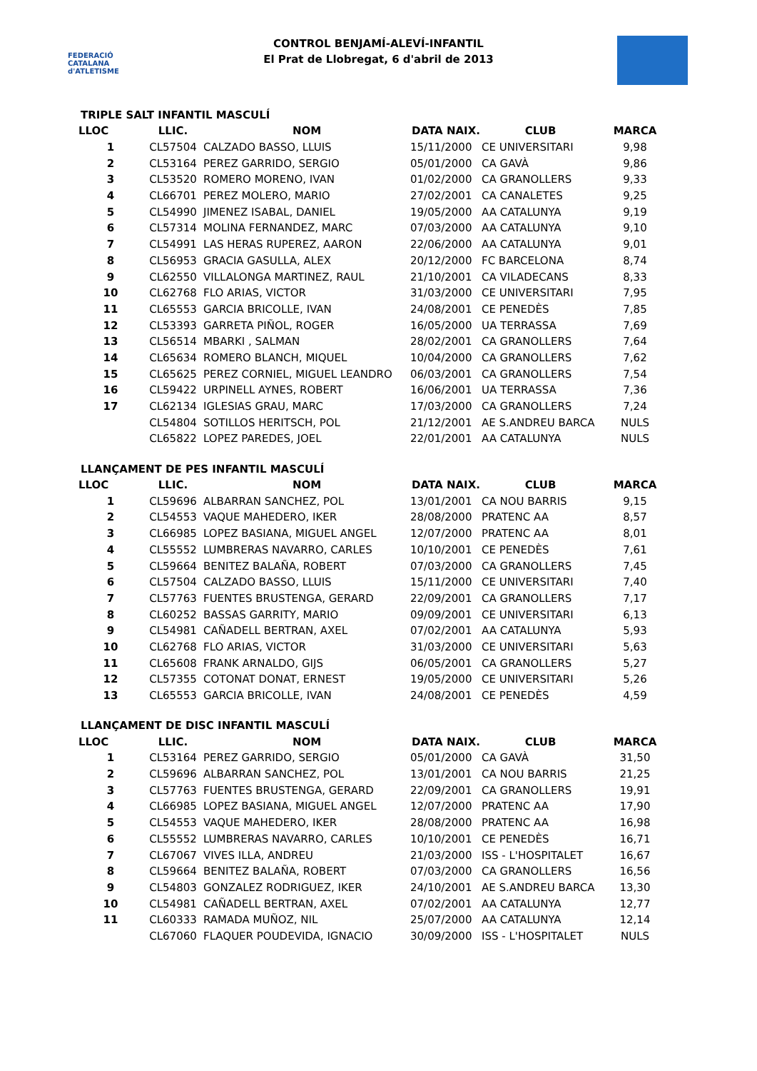FEDERACIÓ CATALANA d'ATLETISME
CONTROL BENJAMÍ-ALEVÍ-INFANTIL
El Prat de Llobregat, 6 d'abril de 2013
TRIPLE SALT INFANTIL MASCULÍ
| LLOC | LLIC. | NOM | DATA NAIX. | CLUB | MARCA |
| --- | --- | --- | --- | --- | --- |
| 1 | CL57504 | CALZADO BASSO, LLUIS | 15/11/2000 | CE UNIVERSITARI | 9,98 |
| 2 | CL53164 | PEREZ GARRIDO, SERGIO | 05/01/2000 | CA GAVÀ | 9,86 |
| 3 | CL53520 | ROMERO MORENO, IVAN | 01/02/2000 | CA GRANOLLERS | 9,33 |
| 4 | CL66701 | PEREZ MOLERO, MARIO | 27/02/2001 | CA CANALETES | 9,25 |
| 5 | CL54990 | JIMENEZ ISABAL, DANIEL | 19/05/2000 | AA CATALUNYA | 9,19 |
| 6 | CL57314 | MOLINA FERNANDEZ, MARC | 07/03/2000 | AA CATALUNYA | 9,10 |
| 7 | CL54991 | LAS HERAS RUPEREZ, AARON | 22/06/2000 | AA CATALUNYA | 9,01 |
| 8 | CL56953 | GRACIA GASULLA, ALEX | 20/12/2000 | FC BARCELONA | 8,74 |
| 9 | CL62550 | VILLALONGA MARTINEZ, RAUL | 21/10/2001 | CA VILADECANS | 8,33 |
| 10 | CL62768 | FLO ARIAS, VICTOR | 31/03/2000 | CE UNIVERSITARI | 7,95 |
| 11 | CL65553 | GARCIA BRICOLLE, IVAN | 24/08/2001 | CE PENEDÈS | 7,85 |
| 12 | CL53393 | GARRETA PIÑOL, ROGER | 16/05/2000 | UA TERRASSA | 7,69 |
| 13 | CL56514 | MBARKI , SALMAN | 28/02/2001 | CA GRANOLLERS | 7,64 |
| 14 | CL65634 | ROMERO BLANCH, MIQUEL | 10/04/2000 | CA GRANOLLERS | 7,62 |
| 15 | CL65625 | PEREZ CORNIEL, MIGUEL LEANDRO | 06/03/2001 | CA GRANOLLERS | 7,54 |
| 16 | CL59422 | URPINELL AYNES, ROBERT | 16/06/2001 | UA TERRASSA | 7,36 |
| 17 | CL62134 | IGLESIAS GRAU, MARC | 17/03/2000 | CA GRANOLLERS | 7,24 |
| | CL54804 | SOTILLOS HERITSCH, POL | 21/12/2001 | AE S.ANDREU BARCA | NULS |
| | CL65822 | LOPEZ PAREDES, JOEL | 22/01/2001 | AA CATALUNYA | NULS |
LLANÇAMENT DE PES INFANTIL MASCULÍ
| LLOC | LLIC. | NOM | DATA NAIX. | CLUB | MARCA |
| --- | --- | --- | --- | --- | --- |
| 1 | CL59696 | ALBARRAN SANCHEZ, POL | 13/01/2001 | CA NOU BARRIS | 9,15 |
| 2 | CL54553 | VAQUE MAHEDERO, IKER | 28/08/2000 | PRATENC AA | 8,57 |
| 3 | CL66985 | LOPEZ BASIANA, MIGUEL ANGEL | 12/07/2000 | PRATENC AA | 8,01 |
| 4 | CL55552 | LUMBRERAS NAVARRO, CARLES | 10/10/2001 | CE PENEDÈS | 7,61 |
| 5 | CL59664 | BENITEZ BALAÑA, ROBERT | 07/03/2000 | CA GRANOLLERS | 7,45 |
| 6 | CL57504 | CALZADO BASSO, LLUIS | 15/11/2000 | CE UNIVERSITARI | 7,40 |
| 7 | CL57763 | FUENTES BRUSTENGA, GERARD | 22/09/2001 | CA GRANOLLERS | 7,17 |
| 8 | CL60252 | BASSAS GARRITY, MARIO | 09/09/2001 | CE UNIVERSITARI | 6,13 |
| 9 | CL54981 | CAÑADELL BERTRAN, AXEL | 07/02/2001 | AA CATALUNYA | 5,93 |
| 10 | CL62768 | FLO ARIAS, VICTOR | 31/03/2000 | CE UNIVERSITARI | 5,63 |
| 11 | CL65608 | FRANK ARNALDO, GIJS | 06/05/2001 | CA GRANOLLERS | 5,27 |
| 12 | CL57355 | COTONAT DONAT, ERNEST | 19/05/2000 | CE UNIVERSITARI | 5,26 |
| 13 | CL65553 | GARCIA BRICOLLE, IVAN | 24/08/2001 | CE PENEDÈS | 4,59 |
LLANÇAMENT DE DISC INFANTIL MASCULÍ
| LLOC | LLIC. | NOM | DATA NAIX. | CLUB | MARCA |
| --- | --- | --- | --- | --- | --- |
| 1 | CL53164 | PEREZ GARRIDO, SERGIO | 05/01/2000 | CA GAVÀ | 31,50 |
| 2 | CL59696 | ALBARRAN SANCHEZ, POL | 13/01/2001 | CA NOU BARRIS | 21,25 |
| 3 | CL57763 | FUENTES BRUSTENGA, GERARD | 22/09/2001 | CA GRANOLLERS | 19,91 |
| 4 | CL66985 | LOPEZ BASIANA, MIGUEL ANGEL | 12/07/2000 | PRATENC AA | 17,90 |
| 5 | CL54553 | VAQUE MAHEDERO, IKER | 28/08/2000 | PRATENC AA | 16,98 |
| 6 | CL55552 | LUMBRERAS NAVARRO, CARLES | 10/10/2001 | CE PENEDÈS | 16,71 |
| 7 | CL67067 | VIVES ILLA, ANDREU | 21/03/2000 | ISS - L'HOSPITALET | 16,67 |
| 8 | CL59664 | BENITEZ BALAÑA, ROBERT | 07/03/2000 | CA GRANOLLERS | 16,56 |
| 9 | CL54803 | GONZALEZ RODRIGUEZ, IKER | 24/10/2001 | AE S.ANDREU BARCA | 13,30 |
| 10 | CL54981 | CAÑADELL BERTRAN, AXEL | 07/02/2001 | AA CATALUNYA | 12,77 |
| 11 | CL60333 | RAMADA MUÑOZ, NIL | 25/07/2000 | AA CATALUNYA | 12,14 |
| | CL67060 | FLAQUER POUDEVIDA, IGNACIO | 30/09/2000 | ISS - L'HOSPITALET | NULS |